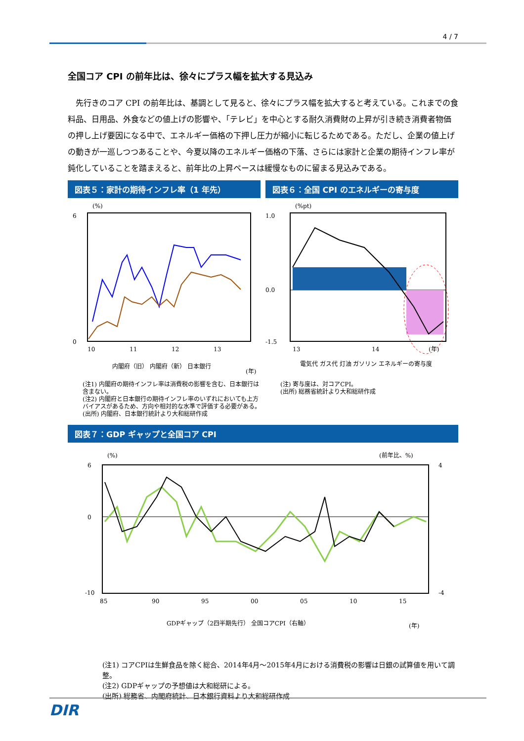4 / 7
全国コア CPI の前年比は、徐々にプラス幅を拡大する見込み
先行きのコア CPI の前年比は、基調として見ると、徐々にプラス幅を拡大すると考えている。これまでの食料品、日用品、外食などの値上げの影響や、「テレビ」を中心とする耐久消費財の上昇が引き続き消費者物価の押し上げ要因になる中で、エネルギー価格の下押し圧力が縮小に転じるためである。ただし、企業の値上げの動きが一巡しつつあることや、今夏以降のエネルギー価格の下落、さらには家計と企業の期待インフレ率が鈍化していることを踏まえると、前年比の上昇ペースは緩慢なものに留まる見込みである。
図表５：家計の期待インフレ率（1 年先）
(%)
0
6
10
11
12
13
(年)
内閣府（旧） 内閣府（新） 日本銀行
(注1) 内閣府の期待インフレ率は消費税の影響を含む、日本銀行は含まない。
(注2) 内閣府と日本銀行の期待インフレ率のいずれにおいても上方バイアスがあるため、方向や相対的な水準で評価する必要がある。
(出所) 内閣府、日本銀行統計より大和総研作成
図表６：全国 CPI のエネルギーの寄与度
(%pt)
1.0
0.0
-1.5
13
14
(年)
電気代 ガス代 灯油 ガソリン エネルギーの寄与度
(注) 寄与度は、対コアCPI。
(出所) 総務省統計より大和総研作成
図表７：GDP ギャップと全国コア CPI
(%)
(前年比、%)
6
0
-10
4
-4
85
90
95
00
05
10
15
GDPギャップ（2四半期先行） 全国コアCPI（右軸）
(年)
(注1) コアCPIは生鮮食品を除く総合、2014年4月～2015年4月における消費税の影響は日銀の試算値を用いて調整。
(注2) GDPギャップの予想値は大和総研による。
(出所) 総務省、内閣府統計、日本銀行資料より大和総研作成
DIR